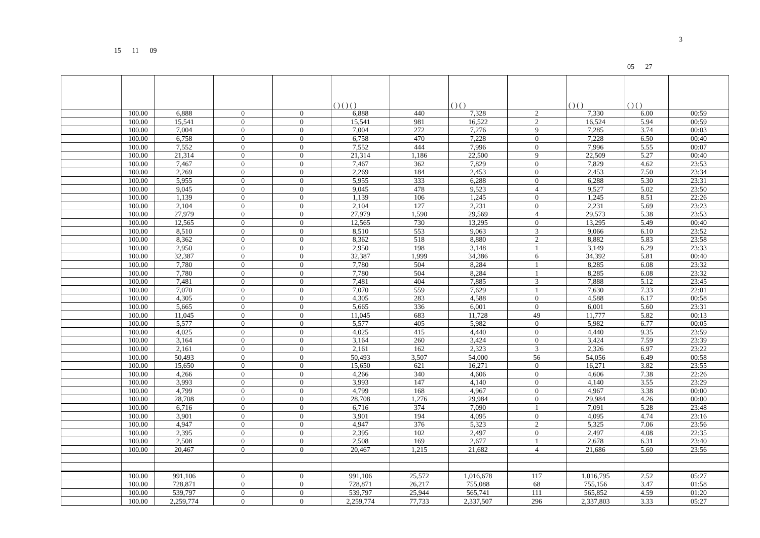3
15 11 09
05 27
| | | | | | ( ) ( ) ( ) | | ( ) ( ) | | ( ) ( ) | ( ) ( ) | |
| --- | --- | --- | --- | --- | --- | --- | --- | --- | --- | --- | --- |
| | 100.00 | 6,888 | 0 | 0 | 6,888 | 440 | 7,328 | 2 | 7,330 | 6.00 | 00:59 |
| | 100.00 | 15,541 | 0 | 0 | 15,541 | 981 | 16,522 | 2 | 16,524 | 5.94 | 00:59 |
| | 100.00 | 7,004 | 0 | 0 | 7,004 | 272 | 7,276 | 9 | 7,285 | 3.74 | 00:03 |
| | 100.00 | 6,758 | 0 | 0 | 6,758 | 470 | 7,228 | 0 | 7,228 | 6.50 | 00:40 |
| | 100.00 | 7,552 | 0 | 0 | 7,552 | 444 | 7,996 | 0 | 7,996 | 5.55 | 00:07 |
| | 100.00 | 21,314 | 0 | 0 | 21,314 | 1,186 | 22,500 | 9 | 22,509 | 5.27 | 00:40 |
| | 100.00 | 7,467 | 0 | 0 | 7,467 | 362 | 7,829 | 0 | 7,829 | 4.62 | 23:53 |
| | 100.00 | 2,269 | 0 | 0 | 2,269 | 184 | 2,453 | 0 | 2,453 | 7.50 | 23:34 |
| | 100.00 | 5,955 | 0 | 0 | 5,955 | 333 | 6,288 | 0 | 6,288 | 5.30 | 23:31 |
| | 100.00 | 9,045 | 0 | 0 | 9,045 | 478 | 9,523 | 4 | 9,527 | 5.02 | 23:50 |
| | 100.00 | 1,139 | 0 | 0 | 1,139 | 106 | 1,245 | 0 | 1,245 | 8.51 | 22:26 |
| | 100.00 | 2,104 | 0 | 0 | 2,104 | 127 | 2,231 | 0 | 2,231 | 5.69 | 23:23 |
| | 100.00 | 27,979 | 0 | 0 | 27,979 | 1,590 | 29,569 | 4 | 29,573 | 5.38 | 23:53 |
| | 100.00 | 12,565 | 0 | 0 | 12,565 | 730 | 13,295 | 0 | 13,295 | 5.49 | 00:40 |
| | 100.00 | 8,510 | 0 | 0 | 8,510 | 553 | 9,063 | 3 | 9,066 | 6.10 | 23:52 |
| | 100.00 | 8,362 | 0 | 0 | 8,362 | 518 | 8,880 | 2 | 8,882 | 5.83 | 23:58 |
| | 100.00 | 2,950 | 0 | 0 | 2,950 | 198 | 3,148 | 1 | 3,149 | 6.29 | 23:33 |
| | 100.00 | 32,387 | 0 | 0 | 32,387 | 1,999 | 34,386 | 6 | 34,392 | 5.81 | 00:40 |
| | 100.00 | 7,780 | 0 | 0 | 7,780 | 504 | 8,284 | 1 | 8,285 | 6.08 | 23:32 |
| | 100.00 | 7,780 | 0 | 0 | 7,780 | 504 | 8,284 | 1 | 8,285 | 6.08 | 23:32 |
| | 100.00 | 7,481 | 0 | 0 | 7,481 | 404 | 7,885 | 3 | 7,888 | 5.12 | 23:45 |
| | 100.00 | 7,070 | 0 | 0 | 7,070 | 559 | 7,629 | 1 | 7,630 | 7.33 | 22:01 |
| | 100.00 | 4,305 | 0 | 0 | 4,305 | 283 | 4,588 | 0 | 4,588 | 6.17 | 00:58 |
| | 100.00 | 5,665 | 0 | 0 | 5,665 | 336 | 6,001 | 0 | 6,001 | 5.60 | 23:31 |
| | 100.00 | 11,045 | 0 | 0 | 11,045 | 683 | 11,728 | 49 | 11,777 | 5.82 | 00:13 |
| | 100.00 | 5,577 | 0 | 0 | 5,577 | 405 | 5,982 | 0 | 5,982 | 6.77 | 00:05 |
| | 100.00 | 4,025 | 0 | 0 | 4,025 | 415 | 4,440 | 0 | 4,440 | 9.35 | 23:59 |
| | 100.00 | 3,164 | 0 | 0 | 3,164 | 260 | 3,424 | 0 | 3,424 | 7.59 | 23:39 |
| | 100.00 | 2,161 | 0 | 0 | 2,161 | 162 | 2,323 | 3 | 2,326 | 6.97 | 23:22 |
| | 100.00 | 50,493 | 0 | 0 | 50,493 | 3,507 | 54,000 | 56 | 54,056 | 6.49 | 00:58 |
| | 100.00 | 15,650 | 0 | 0 | 15,650 | 621 | 16,271 | 0 | 16,271 | 3.82 | 23:55 |
| | 100.00 | 4,266 | 0 | 0 | 4,266 | 340 | 4,606 | 0 | 4,606 | 7.38 | 22:26 |
| | 100.00 | 3,993 | 0 | 0 | 3,993 | 147 | 4,140 | 0 | 4,140 | 3.55 | 23:29 |
| | 100.00 | 4,799 | 0 | 0 | 4,799 | 168 | 4,967 | 0 | 4,967 | 3.38 | 00:00 |
| | 100.00 | 28,708 | 0 | 0 | 28,708 | 1,276 | 29,984 | 0 | 29,984 | 4.26 | 00:00 |
| | 100.00 | 6,716 | 0 | 0 | 6,716 | 374 | 7,090 | 1 | 7,091 | 5.28 | 23:48 |
| | 100.00 | 3,901 | 0 | 0 | 3,901 | 194 | 4,095 | 0 | 4,095 | 4.74 | 23:16 |
| | 100.00 | 4,947 | 0 | 0 | 4,947 | 376 | 5,323 | 2 | 5,325 | 7.06 | 23:56 |
| | 100.00 | 2,395 | 0 | 0 | 2,395 | 102 | 2,497 | 0 | 2,497 | 4.08 | 22:35 |
| | 100.00 | 2,508 | 0 | 0 | 2,508 | 169 | 2,677 | 1 | 2,678 | 6.31 | 23:40 |
| | 100.00 | 20,467 | 0 | 0 | 20,467 | 1,215 | 21,682 | 4 | 21,686 | 5.60 | 23:56 |
| | 100.00 | 991,106 | 0 | 0 | 991,106 | 25,572 | 1,016,678 | 117 | 1,016,795 | 2.52 | 05:27 |
| | 100.00 | 728,871 | 0 | 0 | 728,871 | 26,217 | 755,088 | 68 | 755,156 | 3.47 | 01:58 |
| | 100.00 | 539,797 | 0 | 0 | 539,797 | 25,944 | 565,741 | 111 | 565,852 | 4.59 | 01:20 |
| | 100.00 | 2,259,774 | 0 | 0 | 2,259,774 | 77,733 | 2,337,507 | 296 | 2,337,803 | 3.33 | 05:27 |